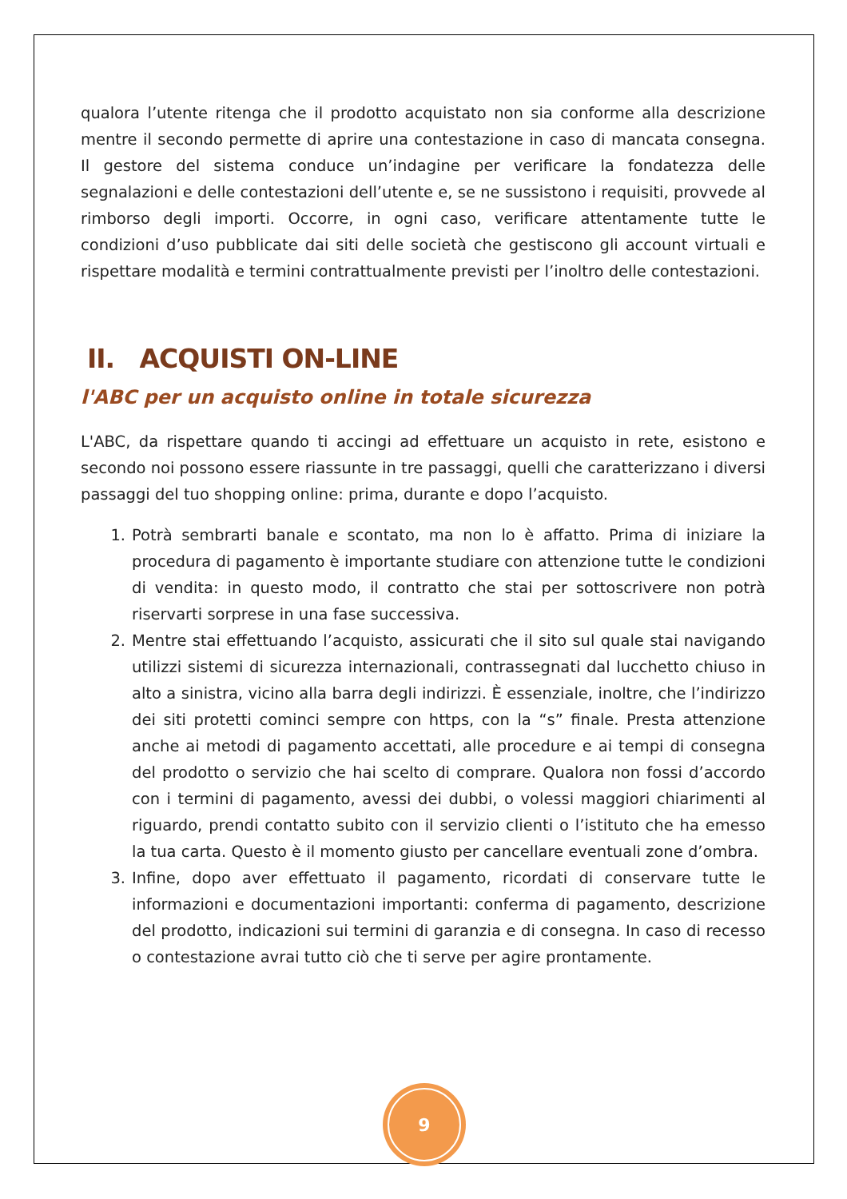qualora l’utente ritenga che il prodotto acquistato non sia conforme alla descrizione mentre il secondo permette di aprire una contestazione in caso di mancata consegna. Il gestore del sistema conduce un’indagine per verificare la fondatezza delle segnalazioni e delle contestazioni dell’utente e, se ne sussistono i requisiti, provvede al rimborso degli importi. Occorre, in ogni caso, verificare attentamente tutte le condizioni d’uso pubblicate dai siti delle società che gestiscono gli account virtuali e rispettare modalità e termini contrattualmente previsti per l’inoltro delle contestazioni.
II. ACQUISTI ON-LINE
l'ABC per un acquisto online in totale sicurezza
L'ABC, da rispettare quando ti accingi ad effettuare un acquisto in rete, esistono e secondo noi possono essere riassunte in tre passaggi, quelli che caratterizzano i diversi passaggi del tuo shopping online: prima, durante e dopo l’acquisto.
1. Potrà sembrarti banale e scontato, ma non lo è affatto. Prima di iniziare la procedura di pagamento è importante studiare con attenzione tutte le condizioni di vendita: in questo modo, il contratto che stai per sottoscrivere non potrà riservarti sorprese in una fase successiva.
2. Mentre stai effettuando l’acquisto, assicurati che il sito sul quale stai navigando utilizzi sistemi di sicurezza internazionali, contrassegnati dal lucchetto chiuso in alto a sinistra, vicino alla barra degli indirizzi. È essenziale, inoltre, che l’indirizzo dei siti protetti cominci sempre con https, con la “s” finale. Presta attenzione anche ai metodi di pagamento accettati, alle procedure e ai tempi di consegna del prodotto o servizio che hai scelto di comprare. Qualora non fossi d’accordo con i termini di pagamento, avessi dei dubbi, o volessi maggiori chiarimenti al riguardo, prendi contatto subito con il servizio clienti o l’istituto che ha emesso la tua carta. Questo è il momento giusto per cancellare eventuali zone d’ombra.
3. Infine, dopo aver effettuato il pagamento, ricordati di conservare tutte le informazioni e documentazioni importanti: conferma di pagamento, descrizione del prodotto, indicazioni sui termini di garanzia e di consegna. In caso di recesso o contestazione avrai tutto ciò che ti serve per agire prontamente.
9